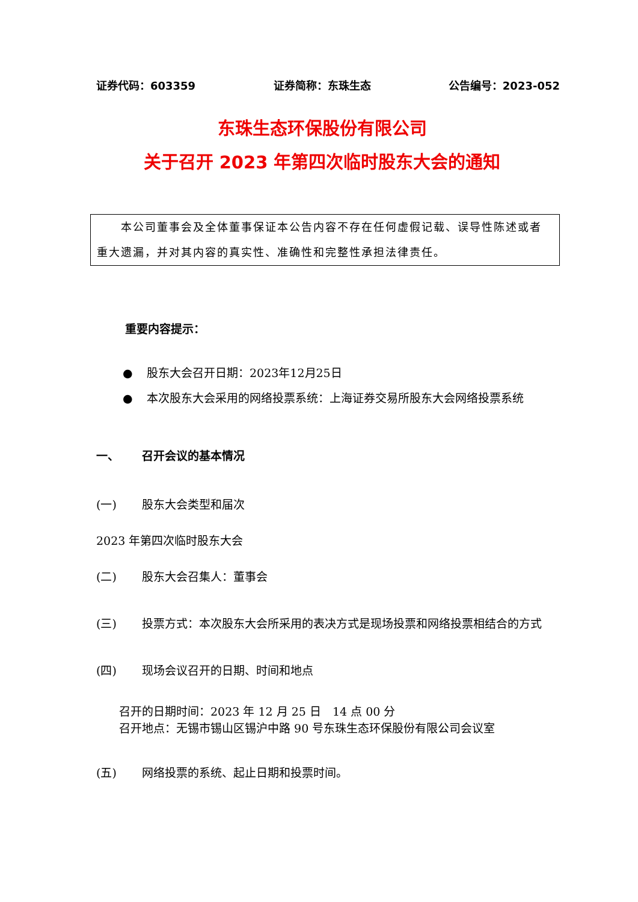证券代码：603359 证券简称：东珠生态 公告编号：2023-052
东珠生态环保股份有限公司
关于召开 2023 年第四次临时股东大会的通知
　　本公司董事会及全体董事保证本公告内容不存在任何虚假记载、误导性陈述或者重大遗漏，并对其内容的真实性、准确性和完整性承担法律责任。
重要内容提示：
● 股东大会召开日期：2023年12月25日
● 本次股东大会采用的网络投票系统：上海证券交易所股东大会网络投票系统
一、 召开会议的基本情况
(一) 股东大会类型和届次
2023 年第四次临时股东大会
(二) 股东大会召集人：董事会
(三) 投票方式：本次股东大会所采用的表决方式是现场投票和网络投票相结合的方式
(四) 现场会议召开的日期、时间和地点
召开的日期时间：2023 年 12 月 25 日　14 点 00 分
召开地点：无锡市锡山区锡沪中路 90 号东珠生态环保股份有限公司会议室
(五) 网络投票的系统、起止日期和投票时间。